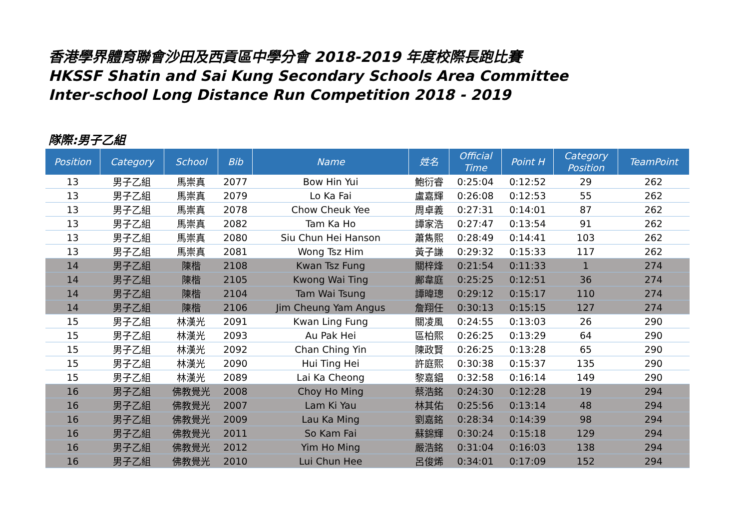香港學界體育聯會沙田及西貢區中學分會 2018-2019 年度校際長跑比賽
HKSSF Shatin and Sai Kung Secondary Schools Area Committee
Inter-school Long Distance Run Competition 2018 - 2019
隊際:男子乙組
| Position | Category | School | Bib | Name | 姓名 | Official Time | Point H | Category Position | TeamPoint |
| --- | --- | --- | --- | --- | --- | --- | --- | --- | --- |
| 13 | 男子乙組 | 馬崇真 | 2077 | Bow Hin Yui | 鮑衍睿 | 0:25:04 | 0:12:52 | 29 | 262 |
| 13 | 男子乙組 | 馬崇真 | 2079 | Lo Ka Fai | 盧嘉輝 | 0:26:08 | 0:12:53 | 55 | 262 |
| 13 | 男子乙組 | 馬崇真 | 2078 | Chow Cheuk Yee | 周卓義 | 0:27:31 | 0:14:01 | 87 | 262 |
| 13 | 男子乙組 | 馬崇真 | 2082 | Tam Ka Ho | 譚家浩 | 0:27:47 | 0:13:54 | 91 | 262 |
| 13 | 男子乙組 | 馬崇真 | 2080 | Siu Chun Hei Hanson | 蕭雋熙 | 0:28:49 | 0:14:41 | 103 | 262 |
| 13 | 男子乙組 | 馬崇真 | 2081 | Wong Tsz Him | 黃子謙 | 0:29:32 | 0:15:33 | 117 | 262 |
| 14 | 男子乙組 | 陳楷 | 2108 | Kwan Tsz Fung | 關梓烽 | 0:21:54 | 0:11:33 | 1 | 274 |
| 14 | 男子乙組 | 陳楷 | 2105 | Kwong Wai Ting | 鄺韋庭 | 0:25:25 | 0:12:51 | 36 | 274 |
| 14 | 男子乙組 | 陳楷 | 2104 | Tam Wai Tsung | 譚暐璁 | 0:29:12 | 0:15:17 | 110 | 274 |
| 14 | 男子乙組 | 陳楷 | 2106 | Jim Cheung Yam Angus | 詹翔任 | 0:30:13 | 0:15:15 | 127 | 274 |
| 15 | 男子乙組 | 林漢光 | 2091 | Kwan Ling Fung | 關凌風 | 0:24:55 | 0:13:03 | 26 | 290 |
| 15 | 男子乙組 | 林漢光 | 2093 | Au Pak Hei | 區柏熙 | 0:26:25 | 0:13:29 | 64 | 290 |
| 15 | 男子乙組 | 林漢光 | 2092 | Chan Ching Yin | 陳政賢 | 0:26:25 | 0:13:28 | 65 | 290 |
| 15 | 男子乙組 | 林漢光 | 2090 | Hui Ting Hei | 許庭熙 | 0:30:38 | 0:15:37 | 135 | 290 |
| 15 | 男子乙組 | 林漢光 | 2089 | Lai Ka Cheong | 黎嘉錩 | 0:32:58 | 0:16:14 | 149 | 290 |
| 16 | 男子乙組 | 佛教覺光 | 2008 | Choy Ho Ming | 蔡浩銘 | 0:24:30 | 0:12:28 | 19 | 294 |
| 16 | 男子乙組 | 佛教覺光 | 2007 | Lam Ki Yau | 林其佑 | 0:25:56 | 0:13:14 | 48 | 294 |
| 16 | 男子乙組 | 佛教覺光 | 2009 | Lau Ka Ming | 劉嘉銘 | 0:28:34 | 0:14:39 | 98 | 294 |
| 16 | 男子乙組 | 佛教覺光 | 2011 | So Kam Fai | 蘇錦輝 | 0:30:24 | 0:15:18 | 129 | 294 |
| 16 | 男子乙組 | 佛教覺光 | 2012 | Yim Ho Ming | 嚴浩銘 | 0:31:04 | 0:16:03 | 138 | 294 |
| 16 | 男子乙組 | 佛教覺光 | 2010 | Lui Chun Hee | 呂俊烯 | 0:34:01 | 0:17:09 | 152 | 294 |